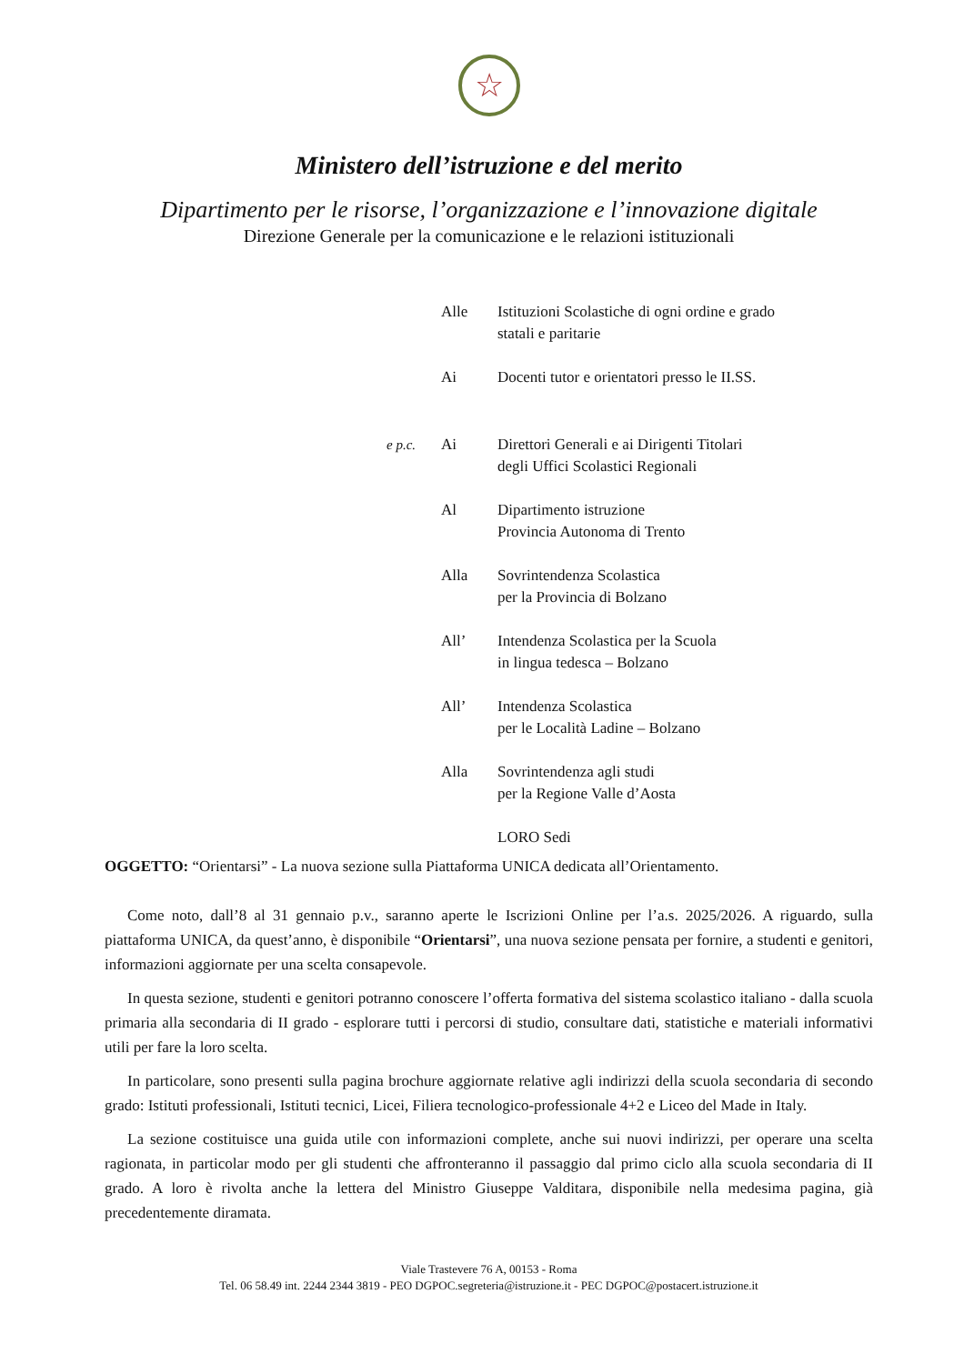☆
Ministero dell’istruzione e del merito
Dipartimento per le risorse, l’organizzazione e l’innovazione digitale
Direzione Generale per la comunicazione e le relazioni istituzionali
Alle Istituzioni Scolastiche di ogni ordine e grado
statali e paritarie
Ai Docenti tutor e orientatori presso le II.SS.
e p.c. Ai Direttori Generali e ai Dirigenti Titolari
degli Uffici Scolastici Regionali
Al Dipartimento istruzione
Provincia Autonoma di Trento
Alla Sovrintendenza Scolastica
per la Provincia di Bolzano
All’ Intendenza Scolastica per la Scuola
in lingua tedesca – Bolzano
All’ Intendenza Scolastica
per le Località Ladine – Bolzano
Alla Sovrintendenza agli studi
per la Regione Valle d’Aosta
LORO Sedi
OGGETTO: “Orientarsi” - La nuova sezione sulla Piattaforma UNICA dedicata all’Orientamento.
Come noto, dall’8 al 31 gennaio p.v., saranno aperte le Iscrizioni Online per l’a.s. 2025/2026. A riguardo, sulla piattaforma UNICA, da quest’anno, è disponibile “Orientarsi”, una nuova sezione pensata per fornire, a studenti e genitori, informazioni aggiornate per una scelta consapevole.
In questa sezione, studenti e genitori potranno conoscere l’offerta formativa del sistema scolastico italiano - dalla scuola primaria alla secondaria di II grado - esplorare tutti i percorsi di studio, consultare dati, statistiche e materiali informativi utili per fare la loro scelta.
In particolare, sono presenti sulla pagina brochure aggiornate relative agli indirizzi della scuola secondaria di secondo grado: Istituti professionali, Istituti tecnici, Licei, Filiera tecnologico-professionale 4+2 e Liceo del Made in Italy.
La sezione costituisce una guida utile con informazioni complete, anche sui nuovi indirizzi, per operare una scelta ragionata, in particolar modo per gli studenti che affronteranno il passaggio dal primo ciclo alla scuola secondaria di II grado. A loro è rivolta anche la lettera del Ministro Giuseppe Valditara, disponibile nella medesima pagina, già precedentemente diramata.
Viale Trastevere 76 A, 00153 - Roma
Tel. 06 58.49 int. 2244 2344 3819 - PEO DGPOC.segreteria@istruzione.it - PEC DGPOC@postacert.istruzione.it